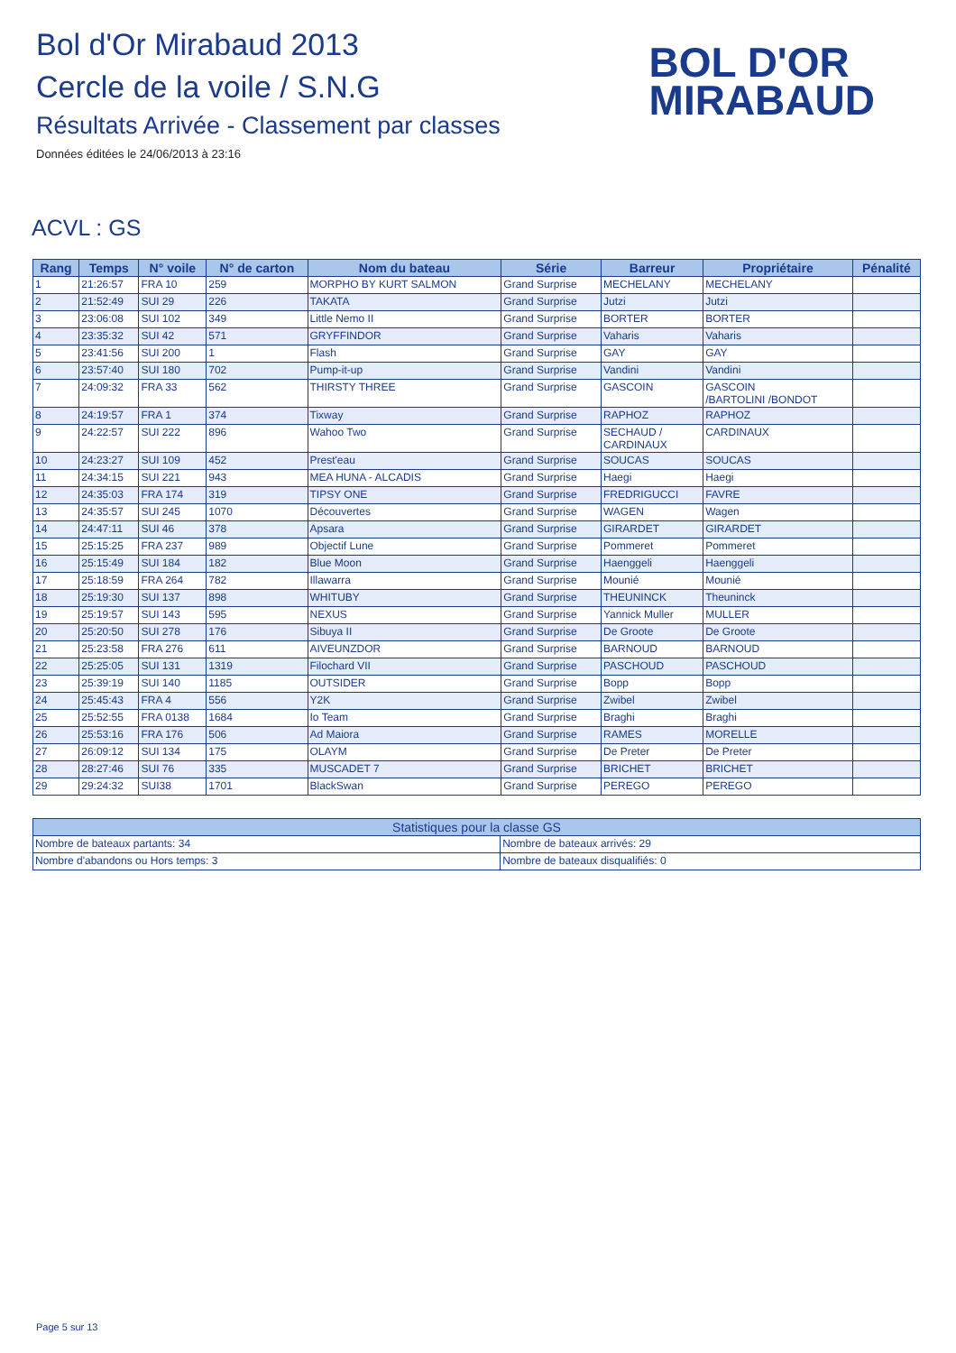Bol d'Or Mirabaud 2013
Cercle de la voile / S.N.G
Résultats Arrivée - Classement par classes
Données éditées le 24/06/2013 à 23:16
BOL D'OR
MIRABAUD
ACVL : GS
| Rang | Temps | N° voile | N° de carton | Nom du bateau | Série | Barreur | Propriétaire | Pénalité |
| --- | --- | --- | --- | --- | --- | --- | --- | --- |
| 1 | 21:26:57 | FRA 10 | 259 | MORPHO BY KURT SALMON | Grand Surprise | MECHELANY | MECHELANY | |
| 2 | 21:52:49 | SUI 29 | 226 | TAKATA | Grand Surprise | Jutzi | Jutzi | |
| 3 | 23:06:08 | SUI 102 | 349 | Little Nemo II | Grand Surprise | BORTER | BORTER | |
| 4 | 23:35:32 | SUI 42 | 571 | GRYFFINDOR | Grand Surprise | Vaharis | Vaharis | |
| 5 | 23:41:56 | SUI 200 | 1 | Flash | Grand Surprise | GAY | GAY | |
| 6 | 23:57:40 | SUI 180 | 702 | Pump-it-up | Grand Surprise | Vandini | Vandini | |
| 7 | 24:09:32 | FRA 33 | 562 | THIRSTY THREE | Grand Surprise | GASCOIN | GASCOIN /BARTOLINI /BONDOT | |
| 8 | 24:19:57 | FRA 1 | 374 | Tixway | Grand Surprise | RAPHOZ | RAPHOZ | |
| 9 | 24:22:57 | SUI 222 | 896 | Wahoo Two | Grand Surprise | SECHAUD / CARDINAUX | CARDINAUX | |
| 10 | 24:23:27 | SUI 109 | 452 | Prest'eau | Grand Surprise | SOUCAS | SOUCAS | |
| 11 | 24:34:15 | SUI 221 | 943 | MEA HUNA - ALCADIS | Grand Surprise | Haegi | Haegi | |
| 12 | 24:35:03 | FRA 174 | 319 | TIPSY ONE | Grand Surprise | FREDRIGUCCI | FAVRE | |
| 13 | 24:35:57 | SUI 245 | 1070 | Découvertes | Grand Surprise | WAGEN | Wagen | |
| 14 | 24:47:11 | SUI 46 | 378 | Apsara | Grand Surprise | GIRARDET | GIRARDET | |
| 15 | 25:15:25 | FRA 237 | 989 | Objectif Lune | Grand Surprise | Pommeret | Pommeret | |
| 16 | 25:15:49 | SUI 184 | 182 | Blue Moon | Grand Surprise | Haenggeli | Haenggeli | |
| 17 | 25:18:59 | FRA 264 | 782 | Illawarra | Grand Surprise | Mounié | Mounié | |
| 18 | 25:19:30 | SUI 137 | 898 | WHITUBY | Grand Surprise | THEUNINCK | Theuninck | |
| 19 | 25:19:57 | SUI 143 | 595 | NEXUS | Grand Surprise | Yannick Muller | MULLER | |
| 20 | 25:20:50 | SUI 278 | 176 | Sibuya II | Grand Surprise | De Groote | De Groote | |
| 21 | 25:23:58 | FRA 276 | 611 | AIVEUNZDOR | Grand Surprise | BARNOUD | BARNOUD | |
| 22 | 25:25:05 | SUI 131 | 1319 | Filochard VII | Grand Surprise | PASCHOUD | PASCHOUD | |
| 23 | 25:39:19 | SUI 140 | 1185 | OUTSIDER | Grand Surprise | Bopp | Bopp | |
| 24 | 25:45:43 | FRA 4 | 556 | Y2K | Grand Surprise | Zwibel | Zwibel | |
| 25 | 25:52:55 | FRA 0138 | 1684 | Io Team | Grand Surprise | Braghi | Braghi | |
| 26 | 25:53:16 | FRA 176 | 506 | Ad Maiora | Grand Surprise | RAMES | MORELLE | |
| 27 | 26:09:12 | SUI 134 | 175 | OLAYM | Grand Surprise | De Preter | De Preter | |
| 28 | 28:27:46 | SUI 76 | 335 | MUSCADET 7 | Grand Surprise | BRICHET | BRICHET | |
| 29 | 29:24:32 | SUI38 | 1701 | BlackSwan | Grand Surprise | PEREGO | PEREGO | |
| Statistiques pour la classe GS | |
| --- | --- |
| Nombre de bateaux partants: 34 | Nombre de bateaux arrivés: 29 |
| Nombre d'abandons ou Hors temps: 3 | Nombre de bateaux disqualifiés: 0 |
Page 5 sur 13